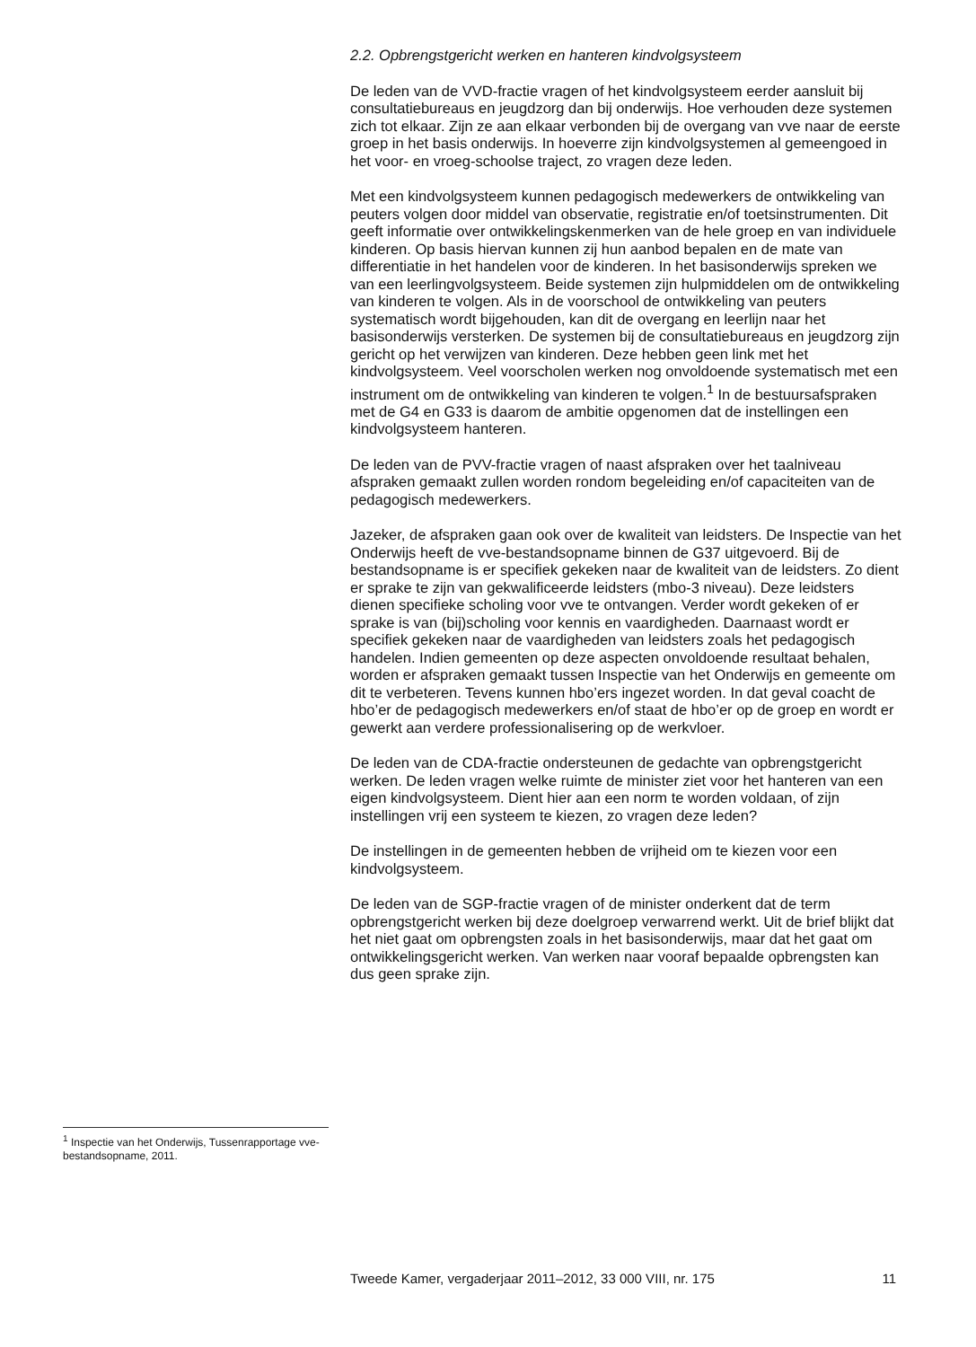2.2. Opbrengstgericht werken en hanteren kindvolgsysteem
De leden van de VVD-fractie vragen of het kindvolgsysteem eerder aansluit bij consultatiebureaus en jeugdzorg dan bij onderwijs. Hoe verhouden deze systemen zich tot elkaar. Zijn ze aan elkaar verbonden bij de overgang van vve naar de eerste groep in het basis onderwijs. In hoeverre zijn kindvolgsystemen al gemeengoed in het voor- en vroeg-schoolse traject, zo vragen deze leden.
Met een kindvolgsysteem kunnen pedagogisch medewerkers de ontwikkeling van peuters volgen door middel van observatie, registratie en/of toetsinstrumenten. Dit geeft informatie over ontwikkelingskenmerken van de hele groep en van individuele kinderen. Op basis hiervan kunnen zij hun aanbod bepalen en de mate van differentiatie in het handelen voor de kinderen. In het basisonderwijs spreken we van een leerlingvolgsysteem. Beide systemen zijn hulpmiddelen om de ontwikkeling van kinderen te volgen. Als in de voorschool de ontwikkeling van peuters systematisch wordt bijgehouden, kan dit de overgang en leerlijn naar het basisonderwijs versterken. De systemen bij de consultatiebureaus en jeugdzorg zijn gericht op het verwijzen van kinderen. Deze hebben geen link met het kindvolgsysteem. Veel voorscholen werken nog onvoldoende systematisch met een instrument om de ontwikkeling van kinderen te volgen.<sup>1</sup> In de bestuursafspraken met de G4 en G33 is daarom de ambitie opgenomen dat de instellingen een kindvolgsysteem hanteren.
De leden van de PVV-fractie vragen of naast afspraken over het taalniveau afspraken gemaakt zullen worden rondom begeleiding en/of capaciteiten van de pedagogisch medewerkers.
Jazeker, de afspraken gaan ook over de kwaliteit van leidsters. De Inspectie van het Onderwijs heeft de vve-bestandsopname binnen de G37 uitgevoerd. Bij de bestandsopname is er specifiek gekeken naar de kwaliteit van de leidsters. Zo dient er sprake te zijn van gekwalificeerde leidsters (mbo-3 niveau). Deze leidsters dienen specifieke scholing voor vve te ontvangen. Verder wordt gekeken of er sprake is van (bij)scholing voor kennis en vaardigheden. Daarnaast wordt er specifiek gekeken naar de vaardigheden van leidsters zoals het pedagogisch handelen. Indien gemeenten op deze aspecten onvoldoende resultaat behalen, worden er afspraken gemaakt tussen Inspectie van het Onderwijs en gemeente om dit te verbeteren. Tevens kunnen hbo’ers ingezet worden. In dat geval coacht de hbo’er de pedagogisch medewerkers en/of staat de hbo’er op de groep en wordt er gewerkt aan verdere professionalisering op de werkvloer.
De leden van de CDA-fractie ondersteunen de gedachte van opbrengstgericht werken. De leden vragen welke ruimte de minister ziet voor het hanteren van een eigen kindvolgsysteem. Dient hier aan een norm te worden voldaan, of zijn instellingen vrij een systeem te kiezen, zo vragen deze leden?
De instellingen in de gemeenten hebben de vrijheid om te kiezen voor een kindvolgsysteem.
De leden van de SGP-fractie vragen of de minister onderkent dat de term opbrengstgericht werken bij deze doelgroep verwarrend werkt. Uit de brief blijkt dat het niet gaat om opbrengsten zoals in het basisonderwijs, maar dat het gaat om ontwikkelingsgericht werken. Van werken naar vooraf bepaalde opbrengsten kan dus geen sprake zijn.
<sup>1</sup> Inspectie van het Onderwijs, Tussenrapportage vve-bestandsopname, 2011.
Tweede Kamer, vergaderjaar 2011–2012, 33 000 VIII, nr. 175 11